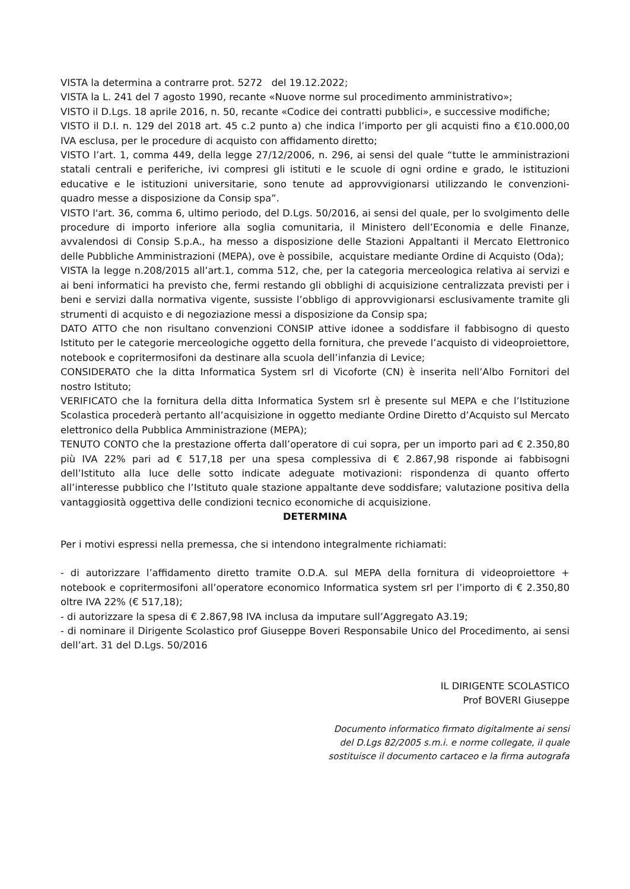VISTA la determina a contrarre prot. 5272 del 19.12.2022;
VISTA la L. 241 del 7 agosto 1990, recante «Nuove norme sul procedimento amministrativo»;
VISTO il D.Lgs. 18 aprile 2016, n. 50, recante «Codice dei contratti pubblici», e successive modifiche;
VISTO il D.I. n. 129 del 2018 art. 45 c.2 punto a) che indica l’importo per gli acquisti fino a €10.000,00 IVA esclusa, per le procedure di acquisto con affidamento diretto;
VISTO l’art. 1, comma 449, della legge 27/12/2006, n. 296, ai sensi del quale “tutte le amministrazioni statali centrali e periferiche, ivi compresi gli istituti e le scuole di ogni ordine e grado, le istituzioni educative e le istituzioni universitarie, sono tenute ad approvvigionarsi utilizzando le convenzioni-quadro messe a disposizione da Consip spa”.
VISTO l'art. 36, comma 6, ultimo periodo, del D.Lgs. 50/2016, ai sensi del quale, per lo svolgimento delle procedure di importo inferiore alla soglia comunitaria, il Ministero dell’Economia e delle Finanze, avvalendosi di Consip S.p.A., ha messo a disposizione delle Stazioni Appaltanti il Mercato Elettronico delle Pubbliche Amministrazioni (MEPA), ove è possibile, acquistare mediante Ordine di Acquisto (Oda);
VISTA la legge n.208/2015 all’art.1, comma 512, che, per la categoria merceologica relativa ai servizi e ai beni informatici ha previsto che, fermi restando gli obblighi di acquisizione centralizzata previsti per i beni e servizi dalla normativa vigente, sussiste l’obbligo di approvvigionarsi esclusivamente tramite gli strumenti di acquisto e di negoziazione messi a disposizione da Consip spa;
DATO ATTO che non risultano convenzioni CONSIP attive idonee a soddisfare il fabbisogno di questo Istituto per le categorie merceologiche oggetto della fornitura, che prevede l’acquisto di videoproiettore, notebook e copritermosifoni da destinare alla scuola dell’infanzia di Levice;
CONSIDERATO che la ditta Informatica System srl di Vicoforte (CN) è inserita nell’Albo Fornitori del nostro Istituto;
VERIFICATO che la fornitura della ditta Informatica System srl è presente sul MEPA e che l’Istituzione Scolastica procederà pertanto all’acquisizione in oggetto mediante Ordine Diretto d’Acquisto sul Mercato elettronico della Pubblica Amministrazione (MEPA);
TENUTO CONTO che la prestazione offerta dall’operatore di cui sopra, per un importo pari ad € 2.350,80 più IVA 22% pari ad € 517,18 per una spesa complessiva di € 2.867,98 risponde ai fabbisogni dell’Istituto alla luce delle sotto indicate adeguate motivazioni: rispondenza di quanto offerto all’interesse pubblico che l’Istituto quale stazione appaltante deve soddisfare; valutazione positiva della vantaggiosità oggettiva delle condizioni tecnico economiche di acquisizione.
DETERMINA
Per i motivi espressi nella premessa, che si intendono integralmente richiamati:
- di autorizzare l’affidamento diretto tramite O.D.A. sul MEPA della fornitura di videoproiettore + notebook e copritermosifoni all’operatore economico Informatica system srl per l’importo di € 2.350,80 oltre IVA 22% (€ 517,18);
- di autorizzare la spesa di € 2.867,98 IVA inclusa da imputare sull’Aggregato A3.19;
- di nominare il Dirigente Scolastico prof Giuseppe Boveri Responsabile Unico del Procedimento, ai sensi dell’art. 31 del D.Lgs. 50/2016
IL DIRIGENTE SCOLASTICO
Prof BOVERI Giuseppe
Documento informatico firmato digitalmente ai sensi
del D.Lgs 82/2005 s.m.i. e norme collegate, il quale
sostituisce il documento cartaceo e la firma autografa